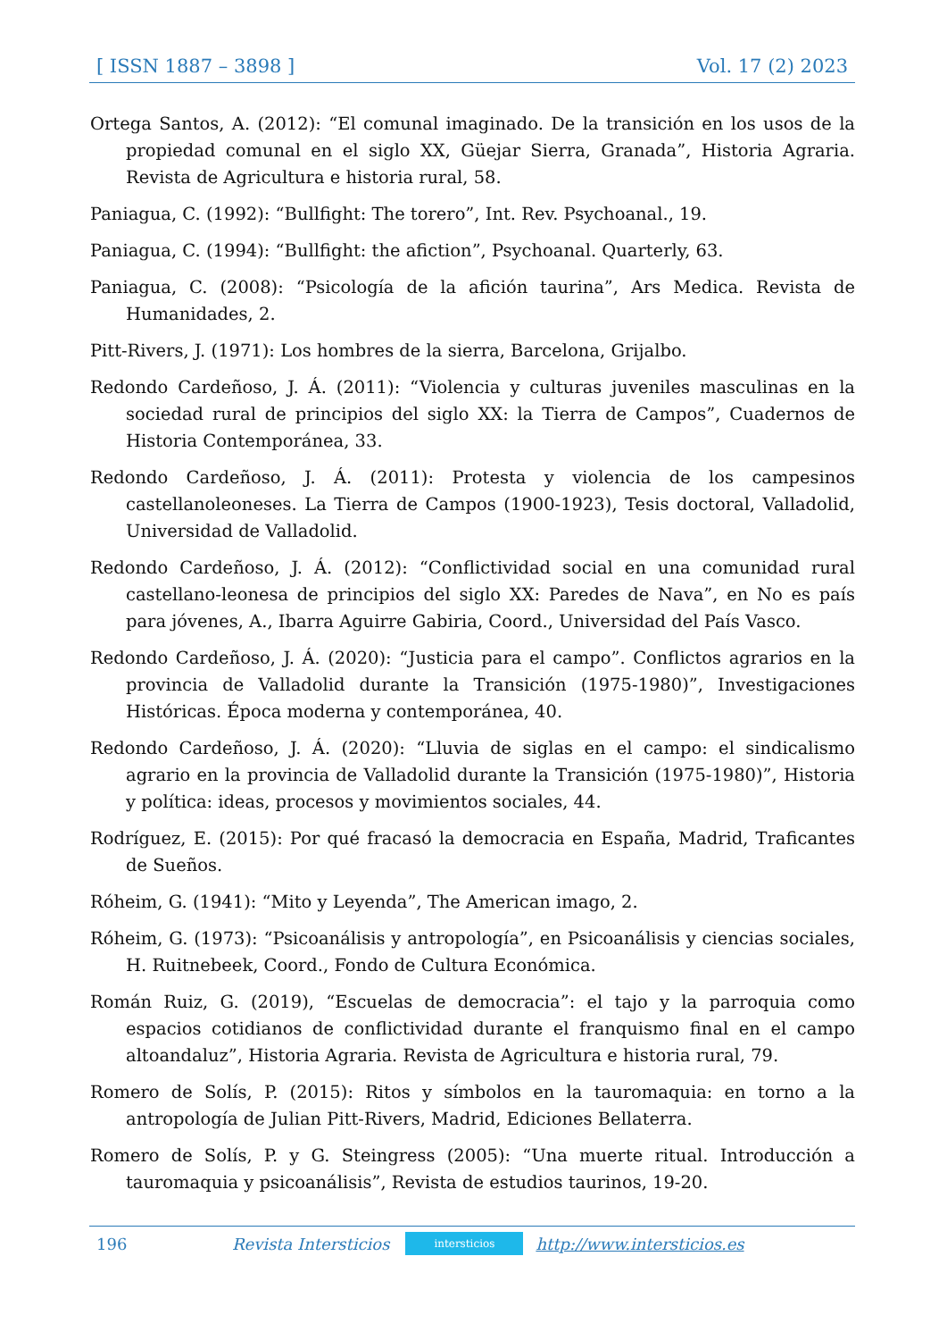[ ISSN 1887 – 3898 ] Vol. 17 (2) 2023
Ortega Santos, A. (2012): “El comunal imaginado. De la transición en los usos de la propiedad comunal en el siglo XX, Güejar Sierra, Granada”, Historia Agraria. Revista de Agricultura e historia rural, 58.
Paniagua, C. (1992): “Bullfight: The torero”, Int. Rev. Psychoanal., 19.
Paniagua, C. (1994): “Bullfight: the afiction”, Psychoanal. Quarterly, 63.
Paniagua, C. (2008): “Psicología de la afición taurina”, Ars Medica. Revista de Humanidades, 2.
Pitt-Rivers, J. (1971): Los hombres de la sierra, Barcelona, Grijalbo.
Redondo Cardeñoso, J. Á. (2011): “Violencia y culturas juveniles masculinas en la sociedad rural de principios del siglo XX: la Tierra de Campos”, Cuadernos de Historia Contemporánea, 33.
Redondo Cardeñoso, J. Á. (2011): Protesta y violencia de los campesinos castellanoleoneses. La Tierra de Campos (1900-1923), Tesis doctoral, Valladolid, Universidad de Valladolid.
Redondo Cardeñoso, J. Á. (2012): “Conflictividad social en una comunidad rural castellano-leonesa de principios del siglo XX: Paredes de Nava”, en No es país para jóvenes, A., Ibarra Aguirre Gabiria, Coord., Universidad del País Vasco.
Redondo Cardeñoso, J. Á. (2020): “Justicia para el campo”. Conflictos agrarios en la provincia de Valladolid durante la Transición (1975-1980)”, Investigaciones Históricas. Época moderna y contemporánea, 40.
Redondo Cardeñoso, J. Á. (2020): “Lluvia de siglas en el campo: el sindicalismo agrario en la provincia de Valladolid durante la Transición (1975-1980)”, Historia y política: ideas, procesos y movimientos sociales, 44.
Rodríguez, E. (2015): Por qué fracasó la democracia en España, Madrid, Traficantes de Sueños.
Róheim, G. (1941): “Mito y Leyenda”, The American imago, 2.
Róheim, G. (1973): “Psicoanálisis y antropología”, en Psicoanálisis y ciencias sociales, H. Ruitnebeek, Coord., Fondo de Cultura Económica.
Román Ruiz, G. (2019), “Escuelas de democracia”: el tajo y la parroquia como espacios cotidianos de conflictividad durante el franquismo final en el campo altoandaluz”, Historia Agraria. Revista de Agricultura e historia rural, 79.
Romero de Solís, P. (2015): Ritos y símbolos en la tauromaquia: en torno a la antropología de Julian Pitt-Rivers, Madrid, Ediciones Bellaterra.
Romero de Solís, P. y G. Steingress (2005): “Una muerte ritual. Introducción a tauromaquia y psicoanálisis”, Revista de estudios taurinos, 19-20.
196 Revista Intersticios intersticios http://www.intersticios.es